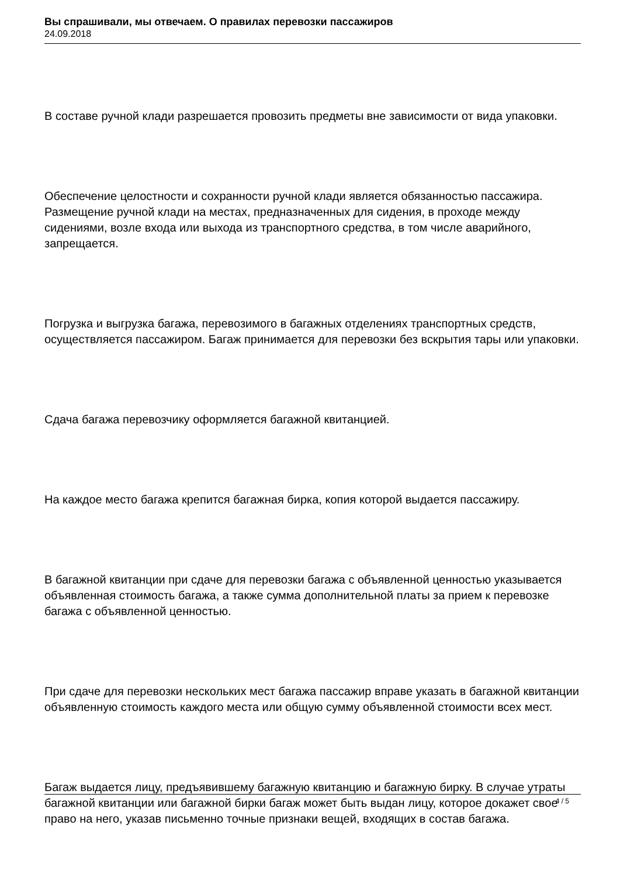Вы спрашивали, мы отвечаем. О правилах перевозки пассажиров
24.09.2018
В составе ручной клади разрешается провозить предметы вне зависимости от вида упаковки.
Обеспечение целостности и сохранности ручной клади является обязанностью пассажира. Размещение ручной клади на местах, предназначенных для сидения, в проходе между сидениями, возле входа или выхода из транспортного средства, в том числе аварийного, запрещается.
Погрузка и выгрузка багажа, перевозимого в багажных отделениях транспортных средств, осуществляется пассажиром. Багаж принимается для перевозки без вскрытия тары или упаковки.
Сдача багажа перевозчику оформляется багажной квитанцией.
На каждое место багажа крепится багажная бирка, копия которой выдается пассажиру.
В багажной квитанции при сдаче для перевозки багажа с объявленной ценностью указывается объявленная стоимость багажа, а также сумма дополнительной платы за прием к перевозке багажа с объявленной ценностью.
При сдаче для перевозки нескольких мест багажа пассажир вправе указать в багажной квитанции объявленную стоимость каждого места или общую сумму объявленной стоимости всех мест.
Багаж выдается лицу, предъявившему багажную квитанцию и багажную бирку. В случае утраты багажной квитанции или багажной бирки багаж может быть выдан лицу, которое докажет свое право на него, указав письменно точные признаки вещей, входящих в состав багажа.
4 / 5